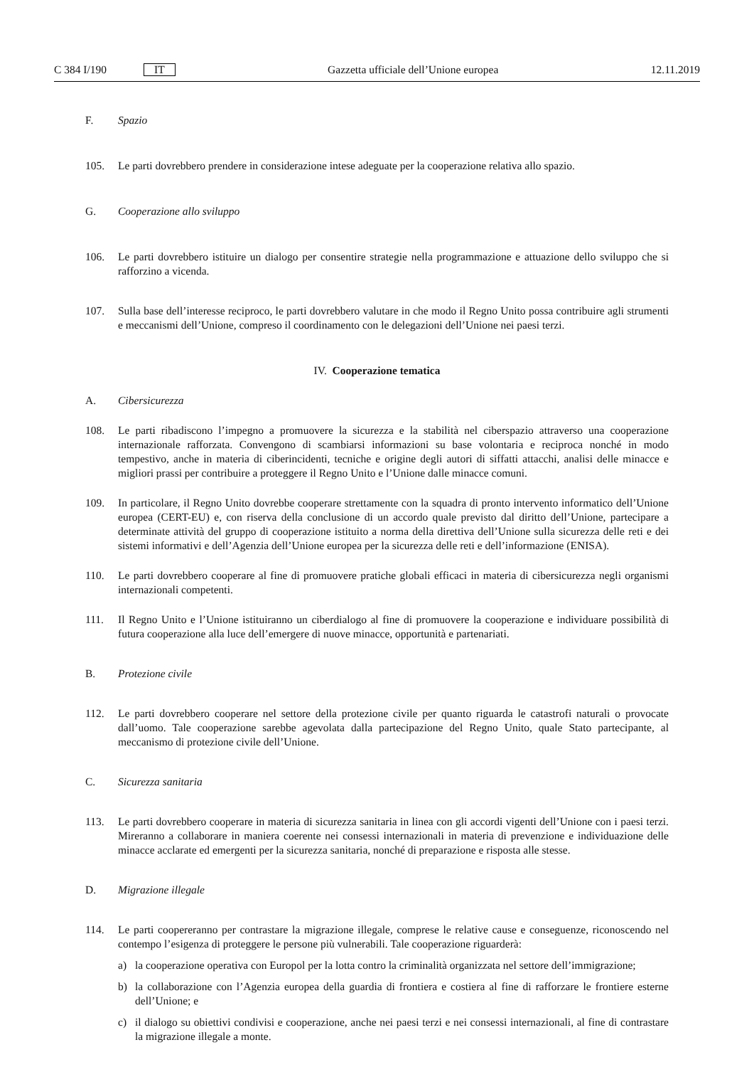C 384 I/190 IT Gazzetta ufficiale dell’Unione europea 12.11.2019
F. Spazio
105. Le parti dovrebbero prendere in considerazione intese adeguate per la cooperazione relativa allo spazio.
G. Cooperazione allo sviluppo
106. Le parti dovrebbero istituire un dialogo per consentire strategie nella programmazione e attuazione dello sviluppo che si rafforzino a vicenda.
107. Sulla base dell’interesse reciproco, le parti dovrebbero valutare in che modo il Regno Unito possa contribuire agli strumenti e meccanismi dell’Unione, compreso il coordinamento con le delegazioni dell’Unione nei paesi terzi.
IV. Cooperazione tematica
A. Cibersicurezza
108. Le parti ribadiscono l’impegno a promuovere la sicurezza e la stabilità nel ciberspazio attraverso una cooperazione internazionale rafforzata. Convengono di scambiarsi informazioni su base volontaria e reciproca nonché in modo tempestivo, anche in materia di ciberincidenti, tecniche e origine degli autori di siffatti attacchi, analisi delle minacce e migliori prassi per contribuire a proteggere il Regno Unito e l’Unione dalle minacce comuni.
109. In particolare, il Regno Unito dovrebbe cooperare strettamente con la squadra di pronto intervento informatico dell’Unione europea (CERT-EU) e, con riserva della conclusione di un accordo quale previsto dal diritto dell’Unione, partecipare a determinate attività del gruppo di cooperazione istituito a norma della direttiva dell’Unione sulla sicurezza delle reti e dei sistemi informativi e dell’Agenzia dell’Unione europea per la sicurezza delle reti e dell’informazione (ENISA).
110. Le parti dovrebbero cooperare al fine di promuovere pratiche globali efficaci in materia di cibersicurezza negli organismi internazionali competenti.
111. Il Regno Unito e l’Unione istituiranno un ciberdialogo al fine di promuovere la cooperazione e individuare possibilità di futura cooperazione alla luce dell’emergere di nuove minacce, opportunità e partenariati.
B. Protezione civile
112. Le parti dovrebbero cooperare nel settore della protezione civile per quanto riguarda le catastrofi naturali o provocate dall’uomo. Tale cooperazione sarebbe agevolata dalla partecipazione del Regno Unito, quale Stato partecipante, al meccanismo di protezione civile dell’Unione.
C. Sicurezza sanitaria
113. Le parti dovrebbero cooperare in materia di sicurezza sanitaria in linea con gli accordi vigenti dell’Unione con i paesi terzi. Mireranno a collaborare in maniera coerente nei consessi internazionali in materia di prevenzione e individuazione delle minacce acclarate ed emergenti per la sicurezza sanitaria, nonché di preparazione e risposta alle stesse.
D. Migrazione illegale
114. Le parti coopereranno per contrastare la migrazione illegale, comprese le relative cause e conseguenze, riconoscendo nel contempo l’esigenza di proteggere le persone più vulnerabili. Tale cooperazione riguarderà:
a) la cooperazione operativa con Europol per la lotta contro la criminalità organizzata nel settore dell’immigrazione;
b) la collaborazione con l’Agenzia europea della guardia di frontiera e costiera al fine di rafforzare le frontiere esterne dell’Unione; e
c) il dialogo su obiettivi condivisi e cooperazione, anche nei paesi terzi e nei consessi internazionali, al fine di contrastare la migrazione illegale a monte.